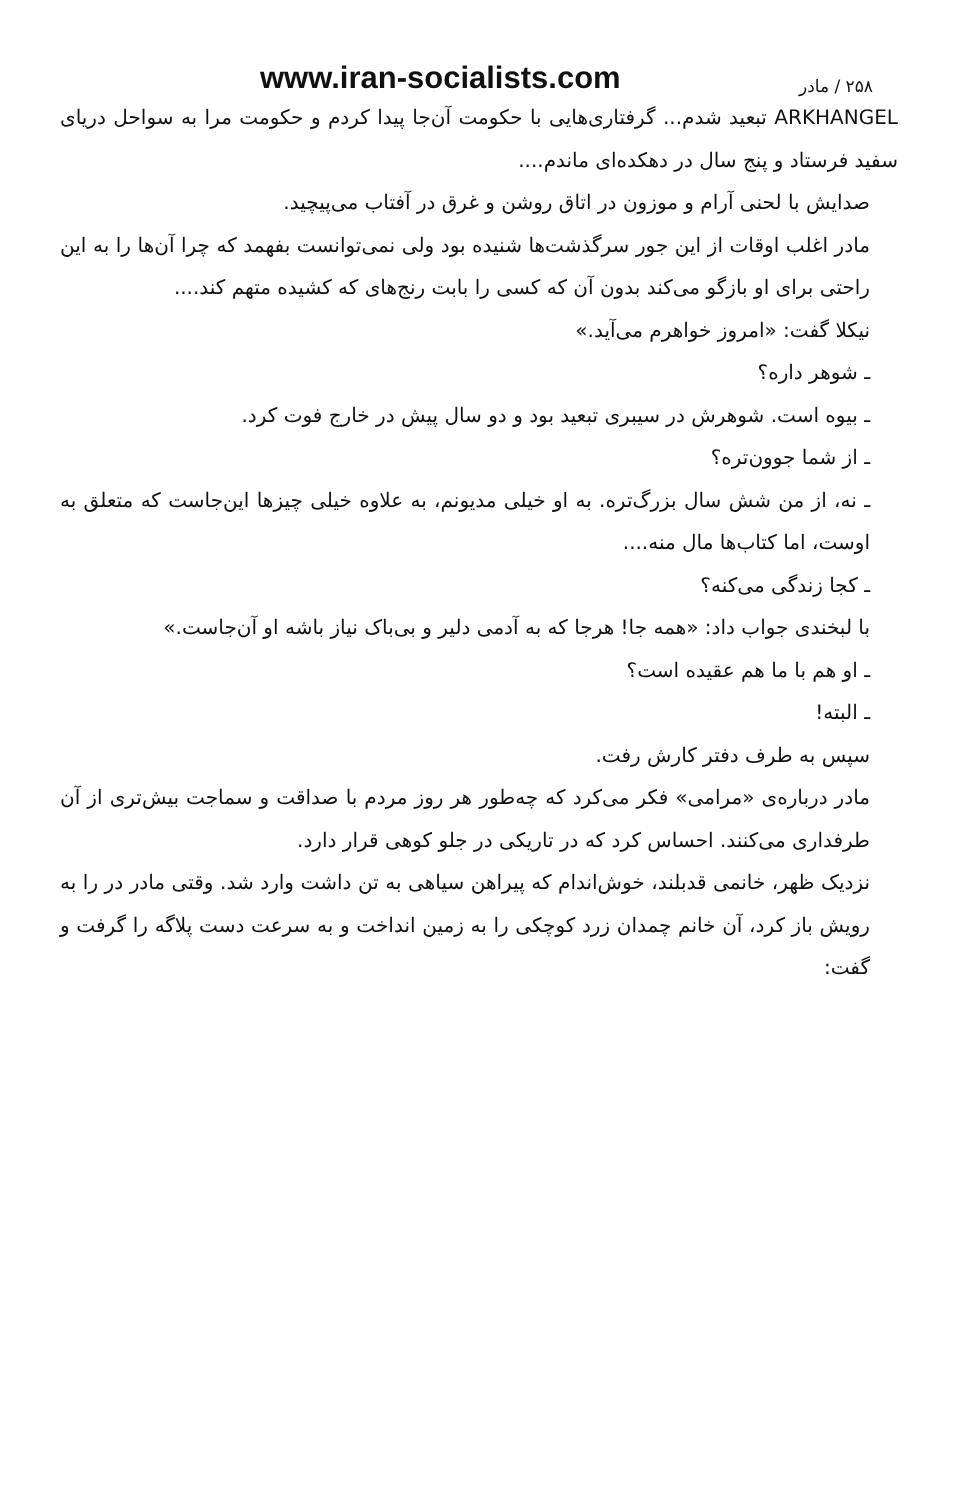۲۵۸ / مادر www.iran-socialists.com
ARKHANGEL تبعید شدم... گرفتاری‌هایی با حکومت آن‌جا پیدا کردم و حکومت مرا به سواحل دریای سفید فرستاد و پنج سال در دهکده‌ای ماندم....
صدایش با لحنی آرام و موزون در اتاق روشن و غرق در آفتاب می‌پیچید.
مادر اغلب اوقات از این جور سرگذشت‌ها شنیده بود ولی نمی‌توانست بفهمد که چرا آن‌ها را به این راحتی برای او بازگو می‌کند بدون آن که کسی را بابت رنج‌های که کشیده متهم کند....
نیکلا گفت: «امروز خواهرم می‌آید.»
ـ شوهر داره؟
ـ بیوه است. شوهرش در سیبری تبعید بود و دو سال پیش در خارج فوت کرد.
ـ از شما جوون‌تره؟
ـ نه، از من شش سال بزرگ‌تره. به او خیلی مدیونم، به علاوه خیلی چیزها این‌جاست که متعلق به اوست، اما کتاب‌ها مال منه....
ـ کجا زندگی می‌کنه؟
با لبخندی جواب داد: «همه جا! هرجا که به آدمی دلیر و بی‌باک نیاز باشه او آن‌جاست.»
ـ او هم با ما هم عقیده است؟
ـ البته!
سپس به طرف دفتر کارش رفت.
مادر درباره‌ی «مرامی» فکر می‌کرد که چه‌طور هر روز مردم با صداقت و سماجت بیش‌تری از آن طرفداری می‌کنند. احساس کرد که در تاریکی در جلو کوهی قرار دارد.
نزدیک ظهر، خانمی قدبلند، خوش‌اندام که پیراهن سیاهی به تن داشت وارد شد. وقتی مادر در را به رویش باز کرد، آن خانم چمدان زرد کوچکی را به زمین انداخت و به سرعت دست پلاگه را گرفت و گفت: